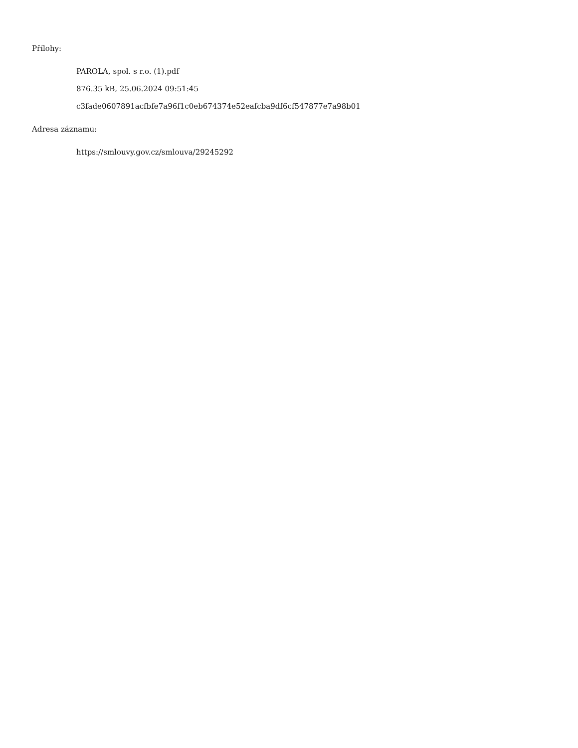Přílohy:
PAROLA, spol. s r.o. (1).pdf
876.35 kB, 25.06.2024 09:51:45
c3fade0607891acfbfe7a96f1c0eb674374e52eafcba9df6cf547877e7a98b01
Adresa záznamu:
https://smlouvy.gov.cz/smlouva/29245292